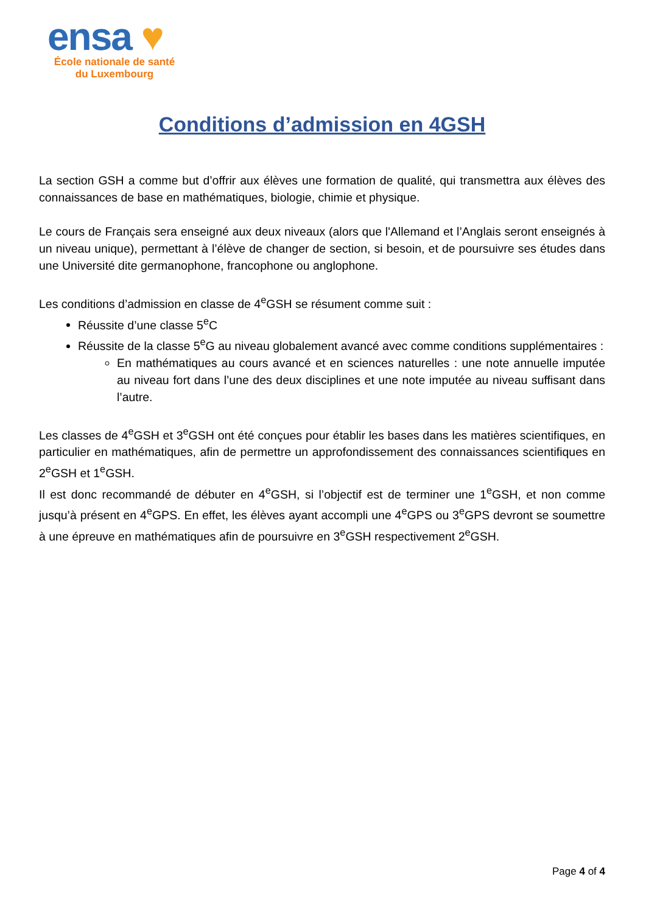ensa ♥
École nationale de santé
du Luxembourg
Conditions d’admission en 4GSH
La section GSH a comme but d’offrir aux élèves une formation de qualité, qui transmettra aux élèves des connaissances de base en mathématiques, biologie, chimie et physique.
Le cours de Français sera enseigné aux deux niveaux (alors que l'Allemand et l’Anglais seront enseignés à un niveau unique), permettant à l’élève de changer de section, si besoin, et de poursuivre ses études dans une Université dite germanophone, francophone ou anglophone.
Les conditions d’admission en classe de 4<sup>e</sup>GSH se résument comme suit :
Réussite d’une classe 5<sup>e</sup>C
Réussite de la classe 5<sup>e</sup>G au niveau globalement avancé avec comme conditions supplémentaires :
En mathématiques au cours avancé et en sciences naturelles : une note annuelle imputée au niveau fort dans l’une des deux disciplines et une note imputée au niveau suffisant dans l’autre.
Les classes de 4<sup>e</sup>GSH et 3<sup>e</sup>GSH ont été conçues pour établir les bases dans les matières scientifiques, en particulier en mathématiques, afin de permettre un approfondissement des connaissances scientifiques en 2<sup>e</sup>GSH et 1<sup>e</sup>GSH.
Il est donc recommandé de débuter en 4<sup>e</sup>GSH, si l’objectif est de terminer une 1<sup>e</sup>GSH, et non comme jusqu’à présent en 4<sup>e</sup>GPS. En effet, les élèves ayant accompli une 4<sup>e</sup>GPS ou 3<sup>e</sup>GPS devront se soumettre à une épreuve en mathématiques afin de poursuivre en 3<sup>e</sup>GSH respectivement 2<sup>e</sup>GSH.
Page 4 of 4